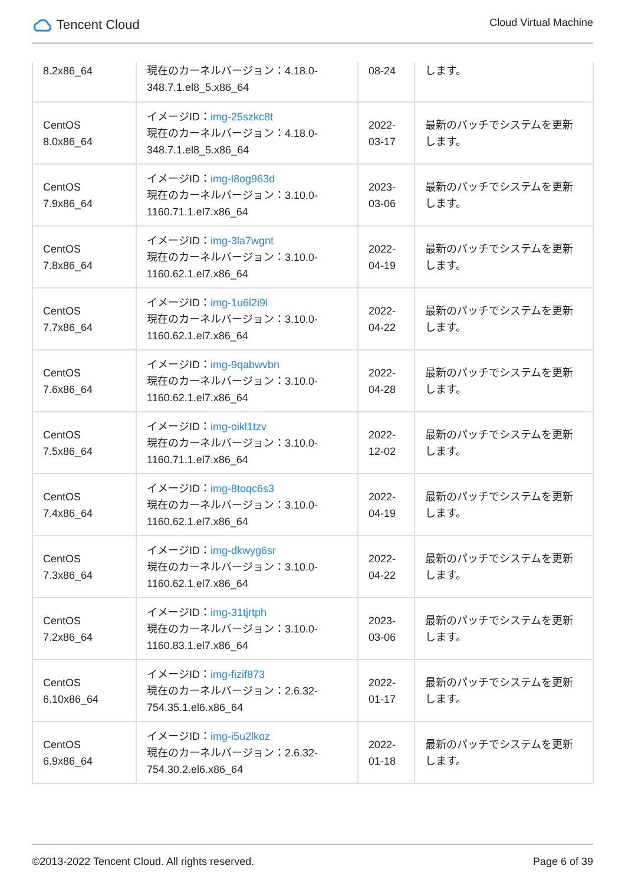Tencent Cloud
Cloud Virtual Machine
| 8.2x86_64 | 現在のカーネルバージョン：4.18.0-348.7.1.el8_5.x86_64 | 08-24 | します。 |
| CentOS 8.0x86_64 | イメージID： img-25szkc8t 現在のカーネルバージョン：4.18.0-348.7.1.el8_5.x86_64 | 2022-03-17 | 最新のパッチでシステムを更新します。 |
| CentOS 7.9x86_64 | イメージID： img-l8og963d 現在のカーネルバージョン：3.10.0-1160.71.1.el7.x86_64 | 2023-03-06 | 最新のパッチでシステムを更新します。 |
| CentOS 7.8x86_64 | イメージID： img-3la7wgnt 現在のカーネルバージョン：3.10.0-1160.62.1.el7.x86_64 | 2022-04-19 | 最新のパッチでシステムを更新します。 |
| CentOS 7.7x86_64 | イメージID： img-1u6l2i9l 現在のカーネルバージョン：3.10.0-1160.62.1.el7.x86_64 | 2022-04-22 | 最新のパッチでシステムを更新します。 |
| CentOS 7.6x86_64 | イメージID： img-9qabwvbn 現在のカーネルバージョン：3.10.0-1160.62.1.el7.x86_64 | 2022-04-28 | 最新のパッチでシステムを更新します。 |
| CentOS 7.5x86_64 | イメージID： img-oikl1tzv 現在のカーネルバージョン：3.10.0-1160.71.1.el7.x86_64 | 2022-12-02 | 最新のパッチでシステムを更新します。 |
| CentOS 7.4x86_64 | イメージID： img-8toqc6s3 現在のカーネルバージョン：3.10.0-1160.62.1.el7.x86_64 | 2022-04-19 | 最新のパッチでシステムを更新します。 |
| CentOS 7.3x86_64 | イメージID： img-dkwyg6sr 現在のカーネルバージョン：3.10.0-1160.62.1.el7.x86_64 | 2022-04-22 | 最新のパッチでシステムを更新します。 |
| CentOS 7.2x86_64 | イメージID： img-31tjrtph 現在のカーネルバージョン：3.10.0-1160.83.1.el7.x86_64 | 2023-03-06 | 最新のパッチでシステムを更新します。 |
| CentOS 6.10x86_64 | イメージID： img-fizif873 現在のカーネルバージョン：2.6.32-754.35.1.el6.x86_64 | 2022-01-17 | 最新のパッチでシステムを更新します。 |
| CentOS 6.9x86_64 | イメージID： img-i5u2lkoz 現在のカーネルバージョン：2.6.32-754.30.2.el6.x86_64 | 2022-01-18 | 最新のパッチでシステムを更新します。 |
©2013-2022 Tencent Cloud. All rights reserved. Page 6 of 39